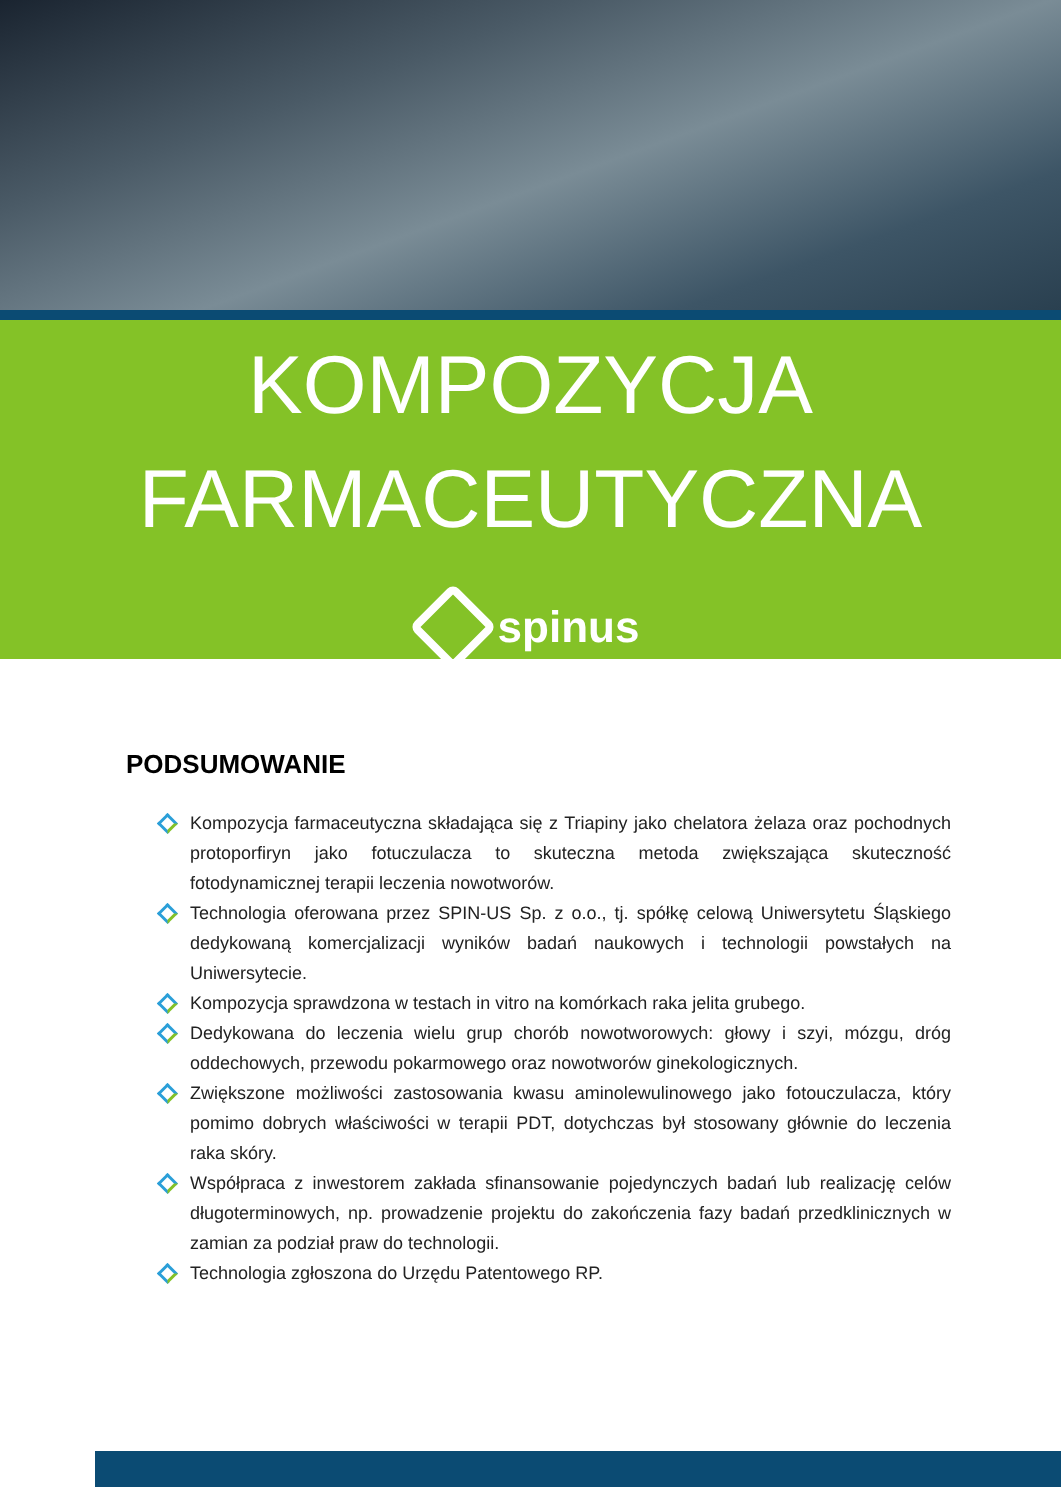KOMPOZYCJA
FARMACEUTYCZNA
spinus
PODSUMOWANIE
Kompozycja farmaceutyczna składająca się z Triapiny jako chelatora żelaza oraz pochodnych protoporfiryn jako fotuczulacza to skuteczna metoda zwiększająca skuteczność fotodynamicznej terapii leczenia nowotworów.
Technologia oferowana przez SPIN-US Sp. z o.o., tj. spółkę celową Uniwersytetu Śląskiego dedykowaną komercjalizacji wyników badań naukowych i technologii powstałych na Uniwersytecie.
Kompozycja sprawdzona w testach in vitro na komórkach raka jelita grubego.
Dedykowana do leczenia wielu grup chorób nowotworowych: głowy i szyi, mózgu, dróg oddechowych, przewodu pokarmowego oraz nowotworów ginekologicznych.
Zwiększone możliwości zastosowania kwasu aminolewulinowego jako fotouczulacza, który pomimo dobrych właściwości w terapii PDT, dotychczas był stosowany głównie do leczenia raka skóry.
Współpraca z inwestorem zakłada sfinansowanie pojedynczych badań lub realizację celów długoterminowych, np. prowadzenie projektu do zakończenia fazy badań przedklinicznych w zamian za podział praw do technologii.
Technologia zgłoszona do Urzędu Patentowego RP.